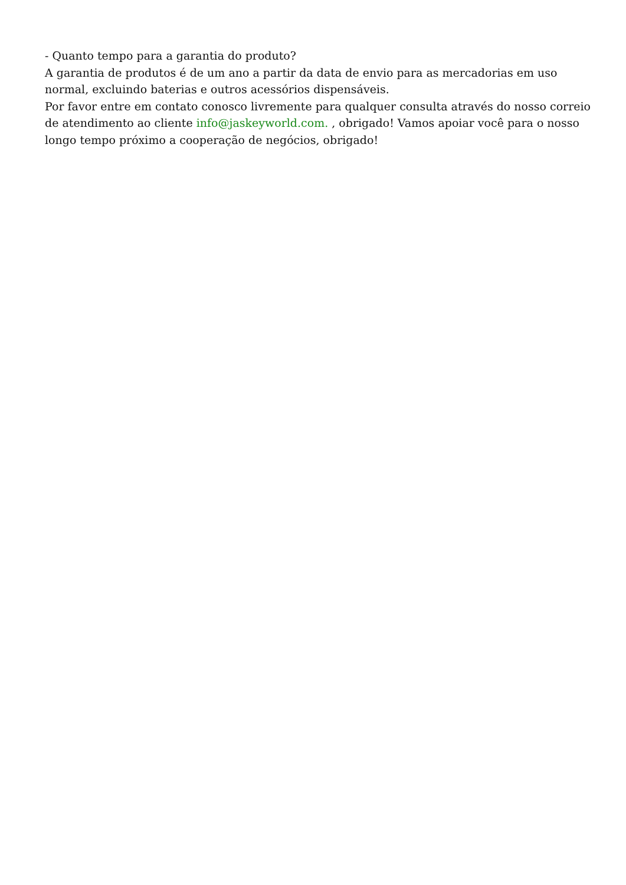- Quanto tempo para a garantia do produto?
A garantia de produtos é de um ano a partir da data de envio para as mercadorias em uso normal, excluindo baterias e outros acessórios dispensáveis.
Por favor entre em contato conosco livremente para qualquer consulta através do nosso correio de atendimento ao cliente info@jaskeyworld.com. , obrigado! Vamos apoiar você para o nosso longo tempo próximo a cooperação de negócios, obrigado!